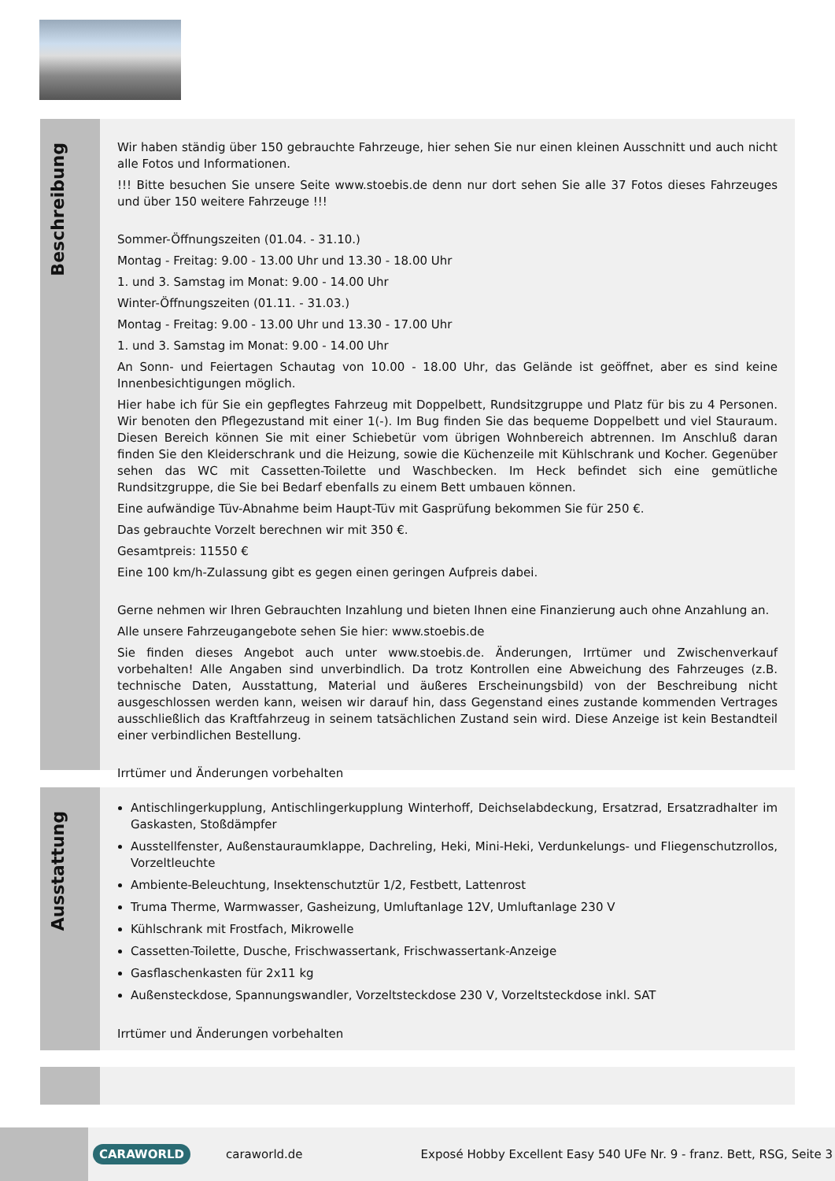Beschreibung
Wir haben ständig über 150 gebrauchte Fahrzeuge, hier sehen Sie nur einen kleinen Ausschnitt und auch nicht alle Fotos und Informationen.
!!! Bitte besuchen Sie unsere Seite www.stoebis.de denn nur dort sehen Sie alle 37 Fotos dieses Fahrzeuges und über 150 weitere Fahrzeuge !!!
Sommer-Öffnungszeiten (01.04. - 31.10.)
Montag - Freitag: 9.00 - 13.00 Uhr und 13.30 - 18.00 Uhr
1. und 3. Samstag im Monat: 9.00 - 14.00 Uhr
Winter-Öffnungszeiten (01.11. - 31.03.)
Montag - Freitag: 9.00 - 13.00 Uhr und 13.30 - 17.00 Uhr
1. und 3. Samstag im Monat: 9.00 - 14.00 Uhr
An Sonn- und Feiertagen Schautag von 10.00 - 18.00 Uhr, das Gelände ist geöffnet, aber es sind keine Innenbesichtigungen möglich.
Hier habe ich für Sie ein gepflegtes Fahrzeug mit Doppelbett, Rundsitzgruppe und Platz für bis zu 4 Personen. Wir benoten den Pflegezustand mit einer 1(-). Im Bug finden Sie das bequeme Doppelbett und viel Stauraum. Diesen Bereich können Sie mit einer Schiebetür vom übrigen Wohnbereich abtrennen. Im Anschluß daran finden Sie den Kleiderschrank und die Heizung, sowie die Küchenzeile mit Kühlschrank und Kocher. Gegenüber sehen das WC mit Cassetten-Toilette und Waschbecken. Im Heck befindet sich eine gemütliche Rundsitzgruppe, die Sie bei Bedarf ebenfalls zu einem Bett umbauen können.
Eine aufwändige Tüv-Abnahme beim Haupt-Tüv mit Gasprüfung bekommen Sie für 250 €.
Das gebrauchte Vorzelt berechnen wir mit 350 €.
Gesamtpreis: 11550 €
Eine 100 km/h-Zulassung gibt es gegen einen geringen Aufpreis dabei.
Gerne nehmen wir Ihren Gebrauchten Inzahlung und bieten Ihnen eine Finanzierung auch ohne Anzahlung an.
Alle unsere Fahrzeugangebote sehen Sie hier: www.stoebis.de
Sie finden dieses Angebot auch unter www.stoebis.de. Änderungen, Irrtümer und Zwischenverkauf vorbehalten! Alle Angaben sind unverbindlich. Da trotz Kontrollen eine Abweichung des Fahrzeuges (z.B. technische Daten, Ausstattung, Material und äußeres Erscheinungsbild) von der Beschreibung nicht ausgeschlossen werden kann, weisen wir darauf hin, dass Gegenstand eines zustande kommenden Vertrages ausschließlich das Kraftfahrzeug in seinem tatsächlichen Zustand sein wird. Diese Anzeige ist kein Bestandteil einer verbindlichen Bestellung.
Irrtümer und Änderungen vorbehalten
Ausstattung
Antischlingerkupplung, Antischlingerkupplung Winterhoff, Deichselabdeckung, Ersatzrad, Ersatzradhalter im Gaskasten, Stoßdämpfer
Ausstellfenster, Außenstauraumklappe, Dachreling, Heki, Mini-Heki, Verdunkelungs- und Fliegenschutzrollos, Vorzeltleuchte
Ambiente-Beleuchtung, Insektenschutztür 1/2, Festbett, Lattenrost
Truma Therme, Warmwasser, Gasheizung, Umluftanlage 12V, Umluftanlage 230 V
Kühlschrank mit Frostfach, Mikrowelle
Cassetten-Toilette, Dusche, Frischwassertank, Frischwassertank-Anzeige
Gasflaschenkasten für 2x11 kg
Außensteckdose, Spannungswandler, Vorzeltsteckdose 230 V, Vorzeltsteckdose inkl. SAT
Irrtümer und Änderungen vorbehalten
CARAWORLD caraworld.de Exposé Hobby Excellent Easy 540 UFe Nr. 9 - franz. Bett, RSG, Seite 3